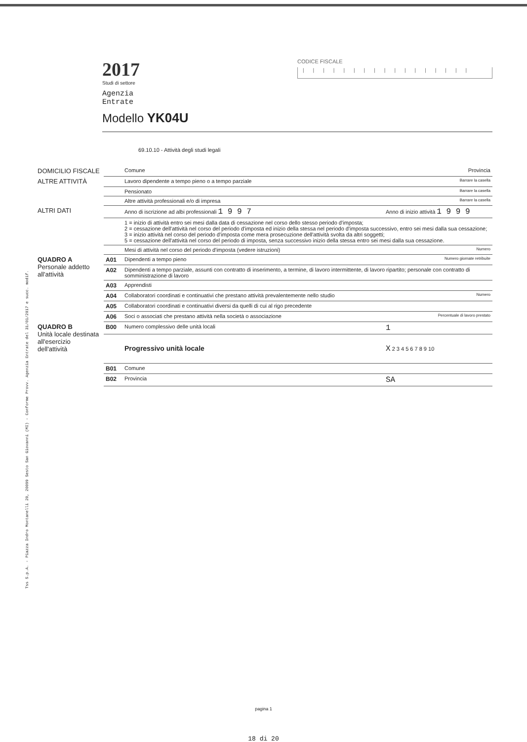Tss S.p.A. - Piazza Indro Montanelli 20, 20099 Sesto San Giovanni (MI) - Conforme Provv. Agenzia Entrate del 31/01/2017 e succ. modif.
2017
Studi di settore
Agenzia
Entrate
Modello YK04U
CODICE FISCALE
|||||||||||||||||
69.10.10 - Attività degli studi legali
| DOMICILIO FISCALE | | Comune | Provincia |
| ALTRE ATTIVITÀ | | Lavoro dipendente a tempo pieno o a tempo parziale | Barrare la casella |
| | | Pensionato | Barrare la casella |
| | | Altre attività professionali e/o di impresa | Barrare la casella |
| ALTRI DATI | | Anno di iscrizione ad albi professionali 1 9 9 7 | Anno di inizio attività 1 9 9 9 |
| | | 1 = inizio di attività entro sei mesi dalla data di cessazione nel corso dello stesso periodo d'imposta; 2 = cessazione dell'attività nel corso del periodo d'imposta ed inizio della stessa nel periodo d'imposta successivo, entro sei mesi dalla sua cessazione; 3 = inizio attività nel corso del periodo d'imposta come mera prosecuzione dell'attività svolta da altri soggetti; 5 = cessazione dell'attività nel corso del periodo di imposta, senza successivo inizio della stessa entro sei mesi dalla sua cessazione. | |
| | | Mesi di attività nel corso del periodo d'imposta (vedere istruzioni) | Numero |
| QUADRO A Personale addetto all'attività | A01 | Dipendenti a tempo pieno | Numero giornate retribuite |
| | A02 | Dipendenti a tempo parziale, assunti con contratto di inserimento, a termine, di lavoro intermittente, di lavoro ripartito; personale con contratto di somministrazione di lavoro | |
| | A03 | Apprendisti | |
| | A04 | Collaboratori coordinati e continuativi che prestano attività prevalentemente nello studio | Numero |
| | A05 | Collaboratori coordinati e continuativi diversi da quelli di cui al rigo precedente | |
| | A06 | Soci o associati che prestano attività nella società o associazione | Percentuale di lavoro prestato |
| QUADRO B Unità locale destinata all'esercizio dell'attività | B00 | Numero complessivo delle unità locali | 1 |
| | | Progressivo unità locale | X 2 3 4 5 6 7 8 9 10 |
| | B01 | Comune | |
| | B02 | Provincia | SA |
pagina 1
18 di 20